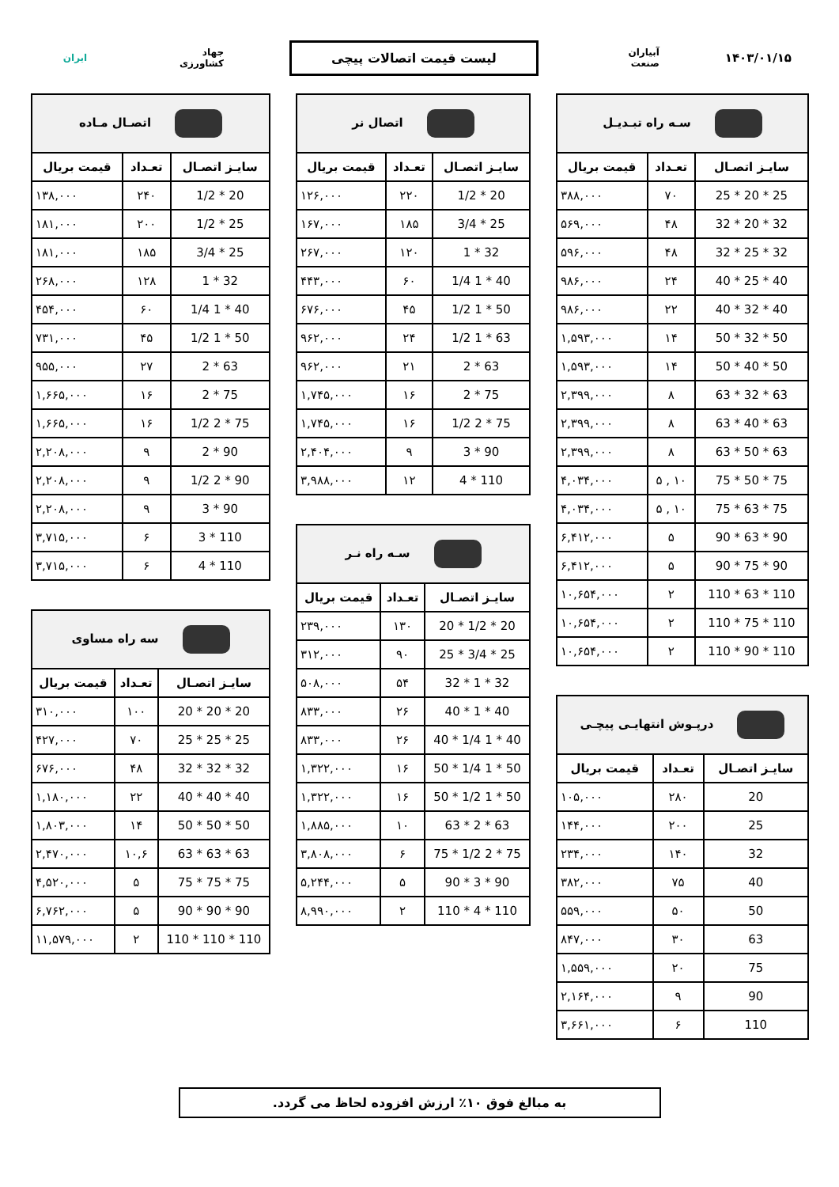۱۴۰۳/۰۱/۱۵
آبیاران صنعت
لیست قیمت اتصالات پیچی
جهاد کشاورزی
ایران
| سـه راه تبـدیـل | | |
| سایـز اتصـال | تعـداد | قیمت بریال |
| 25 * 20 * 25 | ۷۰ | ۳۸۸,۰۰۰ |
| 32 * 20 * 32 | ۴۸ | ۵۶۹,۰۰۰ |
| 32 * 25 * 32 | ۴۸ | ۵۹۶,۰۰۰ |
| 40 * 25 * 40 | ۲۴ | ۹۸۶,۰۰۰ |
| 40 * 32 * 40 | ۲۲ | ۹۸۶,۰۰۰ |
| 50 * 32 * 50 | ۱۴ | ۱,۵۹۳,۰۰۰ |
| 50 * 40 * 50 | ۱۴ | ۱,۵۹۳,۰۰۰ |
| 63 * 32 * 63 | ۸ | ۲,۳۹۹,۰۰۰ |
| 63 * 40 * 63 | ۸ | ۲,۳۹۹,۰۰۰ |
| 63 * 50 * 63 | ۸ | ۲,۳۹۹,۰۰۰ |
| 75 * 50 * 75 | ۱۰ , ۵ | ۴,۰۳۴,۰۰۰ |
| 75 * 63 * 75 | ۱۰ , ۵ | ۴,۰۳۴,۰۰۰ |
| 90 * 63 * 90 | ۵ | ۶,۴۱۲,۰۰۰ |
| 90 * 75 * 90 | ۵ | ۶,۴۱۲,۰۰۰ |
| 110 * 63 * 110 | ۲ | ۱۰,۶۵۴,۰۰۰ |
| 110 * 75 * 110 | ۲ | ۱۰,۶۵۴,۰۰۰ |
| 110 * 90 * 110 | ۲ | ۱۰,۶۵۴,۰۰۰ |
| درپـوش انتهایـی پیچـی | | |
| سایـز اتصـال | تعـداد | قیمت بریال |
| 20 | ۲۸۰ | ۱۰۵,۰۰۰ |
| 25 | ۲۰۰ | ۱۴۴,۰۰۰ |
| 32 | ۱۴۰ | ۲۳۴,۰۰۰ |
| 40 | ۷۵ | ۳۸۲,۰۰۰ |
| 50 | ۵۰ | ۵۵۹,۰۰۰ |
| 63 | ۳۰ | ۸۴۷,۰۰۰ |
| 75 | ۲۰ | ۱,۵۵۹,۰۰۰ |
| 90 | ۹ | ۲,۱۶۴,۰۰۰ |
| 110 | ۶ | ۳,۶۶۱,۰۰۰ |
| اتصال نر | | |
| سایـز اتصـال | تعـداد | قیمت بریال |
| 20 * 1/2 | ۲۲۰ | ۱۲۶,۰۰۰ |
| 25 * 3/4 | ۱۸۵ | ۱۶۷,۰۰۰ |
| 32 * 1 | ۱۲۰ | ۲۶۷,۰۰۰ |
| 40 * 1 1/4 | ۶۰ | ۴۴۳,۰۰۰ |
| 50 * 1 1/2 | ۴۵ | ۶۷۶,۰۰۰ |
| 63 * 1 1/2 | ۲۴ | ۹۶۲,۰۰۰ |
| 63 * 2 | ۲۱ | ۹۶۲,۰۰۰ |
| 75 * 2 | ۱۶ | ۱,۷۴۵,۰۰۰ |
| 75 * 2 1/2 | ۱۶ | ۱,۷۴۵,۰۰۰ |
| 90 * 3 | ۹ | ۲,۴۰۴,۰۰۰ |
| 110 * 4 | ۱۲ | ۳,۹۸۸,۰۰۰ |
| سـه راه نـر | | |
| سایـز اتصـال | تعـداد | قیمت بریال |
| 20 * 1/2 * 20 | ۱۳۰ | ۲۳۹,۰۰۰ |
| 25 * 3/4 * 25 | ۹۰ | ۳۱۲,۰۰۰ |
| 32 * 1 * 32 | ۵۴ | ۵۰۸,۰۰۰ |
| 40 * 1 * 40 | ۲۶ | ۸۳۳,۰۰۰ |
| 40 * 1 1/4 * 40 | ۲۶ | ۸۳۳,۰۰۰ |
| 50 * 1 1/4 * 50 | ۱۶ | ۱,۳۲۲,۰۰۰ |
| 50 * 1 1/2 * 50 | ۱۶ | ۱,۳۲۲,۰۰۰ |
| 63 * 2 * 63 | ۱۰ | ۱,۸۸۵,۰۰۰ |
| 75 * 2 1/2 * 75 | ۶ | ۳,۸۰۸,۰۰۰ |
| 90 * 3 * 90 | ۵ | ۵,۲۴۴,۰۰۰ |
| 110 * 4 * 110 | ۲ | ۸,۹۹۰,۰۰۰ |
| اتصـال مـاده | | |
| سایـز اتصـال | تعـداد | قیمت بریال |
| 20 * 1/2 | ۲۴۰ | ۱۳۸,۰۰۰ |
| 25 * 1/2 | ۲۰۰ | ۱۸۱,۰۰۰ |
| 25 * 3/4 | ۱۸۵ | ۱۸۱,۰۰۰ |
| 32 * 1 | ۱۲۸ | ۲۶۸,۰۰۰ |
| 40 * 1 1/4 | ۶۰ | ۴۵۴,۰۰۰ |
| 50 * 1 1/2 | ۴۵ | ۷۳۱,۰۰۰ |
| 63 * 2 | ۲۷ | ۹۵۵,۰۰۰ |
| 75 * 2 | ۱۶ | ۱,۶۶۵,۰۰۰ |
| 75 * 2 1/2 | ۱۶ | ۱,۶۶۵,۰۰۰ |
| 90 * 2 | ۹ | ۲,۲۰۸,۰۰۰ |
| 90 * 2 1/2 | ۹ | ۲,۲۰۸,۰۰۰ |
| 90 * 3 | ۹ | ۲,۲۰۸,۰۰۰ |
| 110 * 3 | ۶ | ۳,۷۱۵,۰۰۰ |
| 110 * 4 | ۶ | ۳,۷۱۵,۰۰۰ |
| سه راه مساوی | | |
| سایـز اتصـال | تعـداد | قیمت بریال |
| 20 * 20 * 20 | ۱۰۰ | ۳۱۰,۰۰۰ |
| 25 * 25 * 25 | ۷۰ | ۴۲۷,۰۰۰ |
| 32 * 32 * 32 | ۴۸ | ۶۷۶,۰۰۰ |
| 40 * 40 * 40 | ۲۲ | ۱,۱۸۰,۰۰۰ |
| 50 * 50 * 50 | ۱۴ | ۱,۸۰۳,۰۰۰ |
| 63 * 63 * 63 | ۱۰,۶ | ۲,۴۷۰,۰۰۰ |
| 75 * 75 * 75 | ۵ | ۴,۵۲۰,۰۰۰ |
| 90 * 90 * 90 | ۵ | ۶,۷۶۲,۰۰۰ |
| 110 * 110 * 110 | ۲ | ۱۱,۵۷۹,۰۰۰ |
به مبالغ فوق ۱۰٪ ارزش افزوده لحاظ می گردد.